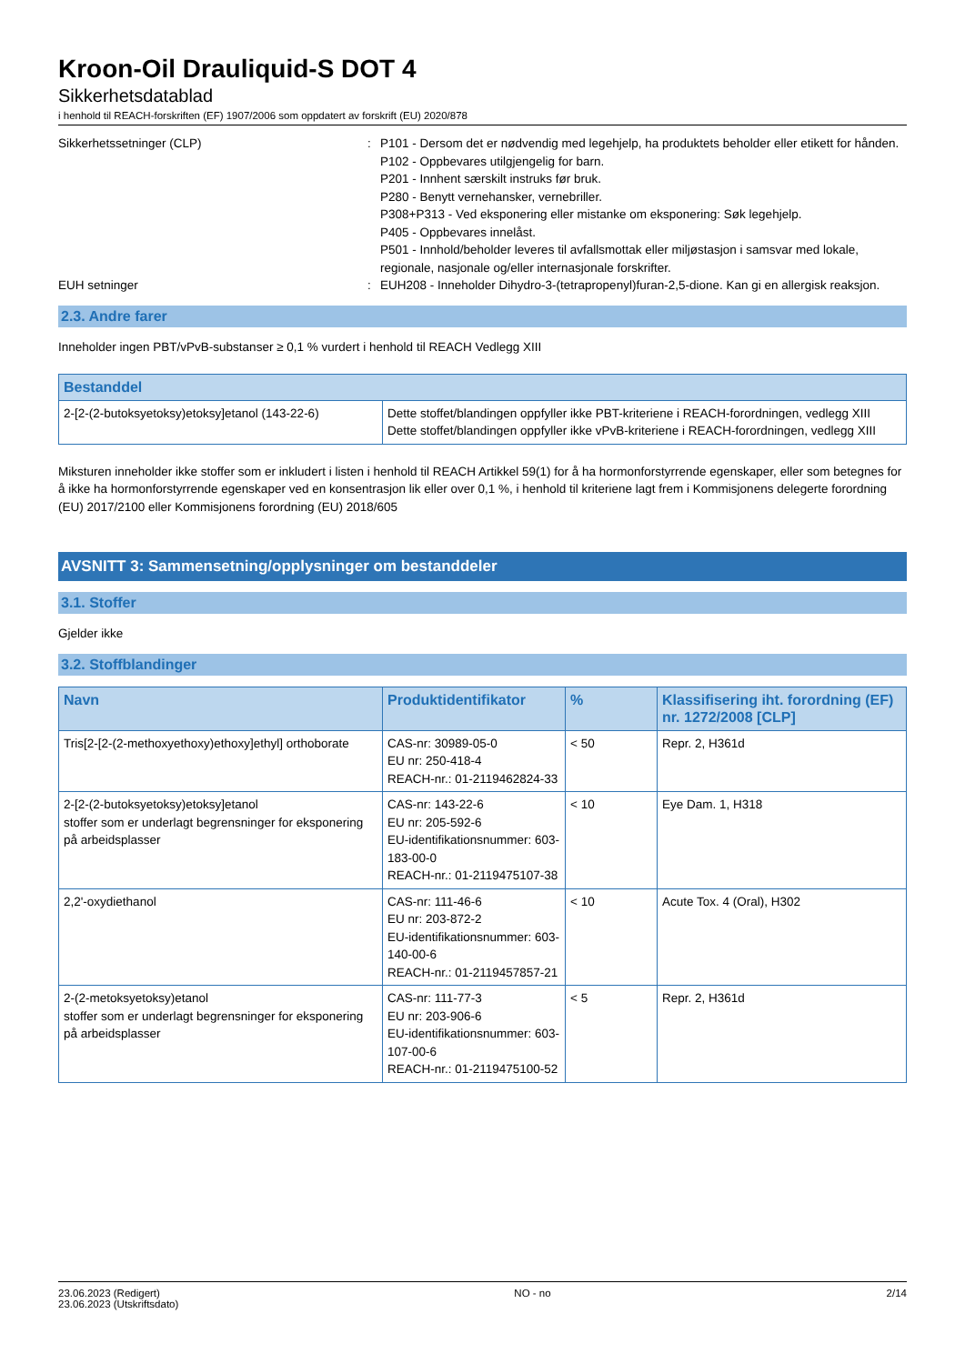Kroon-Oil Drauliquid-S DOT 4
Sikkerhetsdatablad
i henhold til REACH-forskriften (EF) 1907/2006 som oppdatert av forskrift (EU) 2020/878
Sikkerhetssetninger (CLP) : P101 - Dersom det er nødvendig med legehjelp, ha produktets beholder eller etikett for hånden.
P102 - Oppbevares utilgjengelig for barn.
P201 - Innhent særskilt instruks før bruk.
P280 - Benytt vernehansker, vernebriller.
P308+P313 - Ved eksponering eller mistanke om eksponering: Søk legehjelp.
P405 - Oppbevares innelåst.
P501 - Innhold/beholder leveres til avfallsmottak eller miljøstasjon i samsvar med lokale, regionale, nasjonale og/eller internasjonale forskrifter.
EUH setninger : EUH208 - Inneholder Dihydro-3-(tetrapropenyl)furan-2,5-dione. Kan gi en allergisk reaksjon.
2.3. Andre farer
Inneholder ingen PBT/vPvB-substanser ≥ 0,1 % vurdert i henhold til REACH Vedlegg XIII
| Bestanddel | |
| --- | --- |
| 2-[2-(2-butoksyetoksy)etoksy]etanol (143-22-6) | Dette stoffet/blandingen oppfyller ikke PBT-kriteriene i REACH-forordningen, vedlegg XIII Dette stoffet/blandingen oppfyller ikke vPvB-kriteriene i REACH-forordningen, vedlegg XIII |
Miksturen inneholder ikke stoffer som er inkludert i listen i henhold til REACH Artikkel 59(1) for å ha hormonforstyrrende egenskaper, eller som betegnes for å ikke ha hormonforstyrrende egenskaper ved en konsentrasjon lik eller over 0,1 %, i henhold til kriteriene lagt frem i Kommisjonens delegerte forordning (EU) 2017/2100 eller Kommisjonens forordning (EU) 2018/605
AVSNITT 3: Sammensetning/opplysninger om bestanddeler
3.1. Stoffer
Gjelder ikke
3.2. Stoffblandinger
| Navn | Produktidentifikator | % | Klassifisering iht. forordning (EF) nr. 1272/2008 [CLP] |
| --- | --- | --- | --- |
| Tris[2-[2-(2-methoxyethoxy)ethoxy]ethyl] orthoborate | CAS-nr: 30989-05-0 EU nr: 250-418-4 REACH-nr.: 01-2119462824-33 | < 50 | Repr. 2, H361d |
| 2-[2-(2-butoksyetoksy)etoksy]etanol stoffer som er underlagt begrensninger for eksponering på arbeidsplasser | CAS-nr: 143-22-6 EU nr: 205-592-6 EU-identifikationsnummer: 603-183-00-0 REACH-nr.: 01-2119475107-38 | < 10 | Eye Dam. 1, H318 |
| 2,2'-oxydiethanol | CAS-nr: 111-46-6 EU nr: 203-872-2 EU-identifikationsnummer: 603-140-00-6 REACH-nr.: 01-2119457857-21 | < 10 | Acute Tox. 4 (Oral), H302 |
| 2-(2-metoksyetoksy)etanol stoffer som er underlagt begrensninger for eksponering på arbeidsplasser | CAS-nr: 111-77-3 EU nr: 203-906-6 EU-identifikationsnummer: 603-107-00-6 REACH-nr.: 01-2119475100-52 | < 5 | Repr. 2, H361d |
23.06.2023 (Redigert)
23.06.2023 (Utskriftsdato)
NO - no 2/14